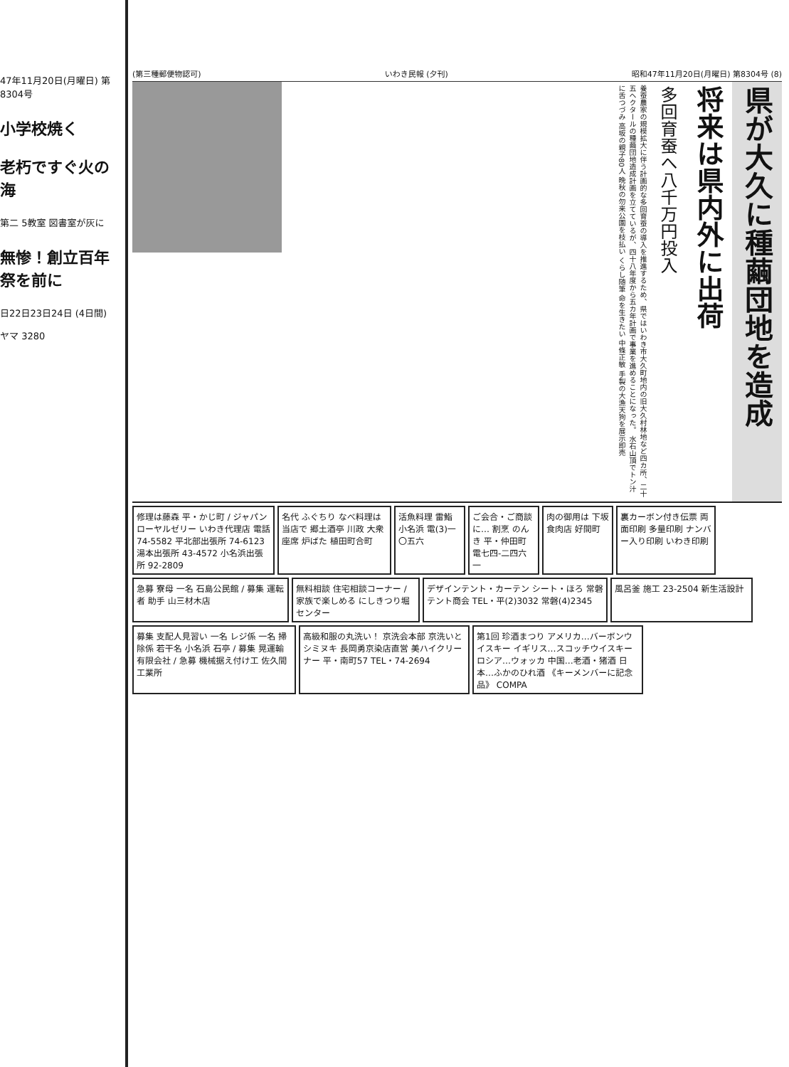47年11月20日(月曜日) 第8304号
小学校焼く
老朽ですぐ火の海
第二 5教室 図書室が灰に
無惨！創立百年祭を前に
日22日23日24日 (4日間)
ヤマ 3280
(第三種郵便物認可) いわき民報 (夕刊) 昭和47年11月20日(月曜日) 第8304号 (8)
県が大久に種繭団地を造成
将来は県内外に出荷
多回育蚕へ八千万円投入
養蚕農家の規模拡大に伴う計画的な多回育蚕の導入を推進するため、県ではいわき市大久町地内の旧大久村林地など四カ所、二十五ヘクタールの種繭団地造成計画を立てているが、四十八年度から五カ年計画で事業を進めることになった。 水石山頂でトン汁に舌つづみ 高坂の親子80人 晩秋の勿来公園を枝払い くらし随筆 命を生きたい 中條正敏 手製の大漁天狗を展示即売
修理は藤森 平・かじ町 / ジャパンローヤルゼリー いわき代理店 電話 74-5582 平北部出張所 74-6123 湯本出張所 43-4572 小名浜出張所 92-2809
名代 ふぐちり なべ料理は当店で 郷土酒亭 川政 大衆座席 炉ばた 植田町合町
活魚料理 雷鮨 小名浜 電(3)一〇五六
ご会合・ご商談に… 割烹 のんき 平・仲田町 電七四-二四六一
肉の御用は 下坂食肉店 好間町
裏カーボン付き伝票 両面印刷 多量印刷 ナンバー入り印刷 いわき印刷
急募 寮母 一名 石島公民館 / 募集 運転者 助手 山三材木店
無料相談 住宅相談コーナー / 家族で楽しめる にしきつり堀センター
デザインテント・カーテン シート・ほろ 常磐テント商会 TEL・平(2)3032 常磐(4)2345
風呂釜 施工 23-2504 新生活設計
募集 支配人見習い 一名 レジ係 一名 掃除係 若干名 小名浜 石亭 / 募集 晃運輸有限会社 / 急募 機械据え付け工 佐久間工業所
高級和服の丸洗い！ 京洗会本部 京洗いとシミヌキ 長岡勇京染店直営 美ハイクリーナー 平・南町57 TEL・74-2694
第1回 珍酒まつり アメリカ…バーボンウイスキー イギリス…スコッチウイスキー ロシア…ウォッカ 中国…老酒・猪酒 日本…ふかのひれ酒 《キーメンバーに記念品》 COMPA